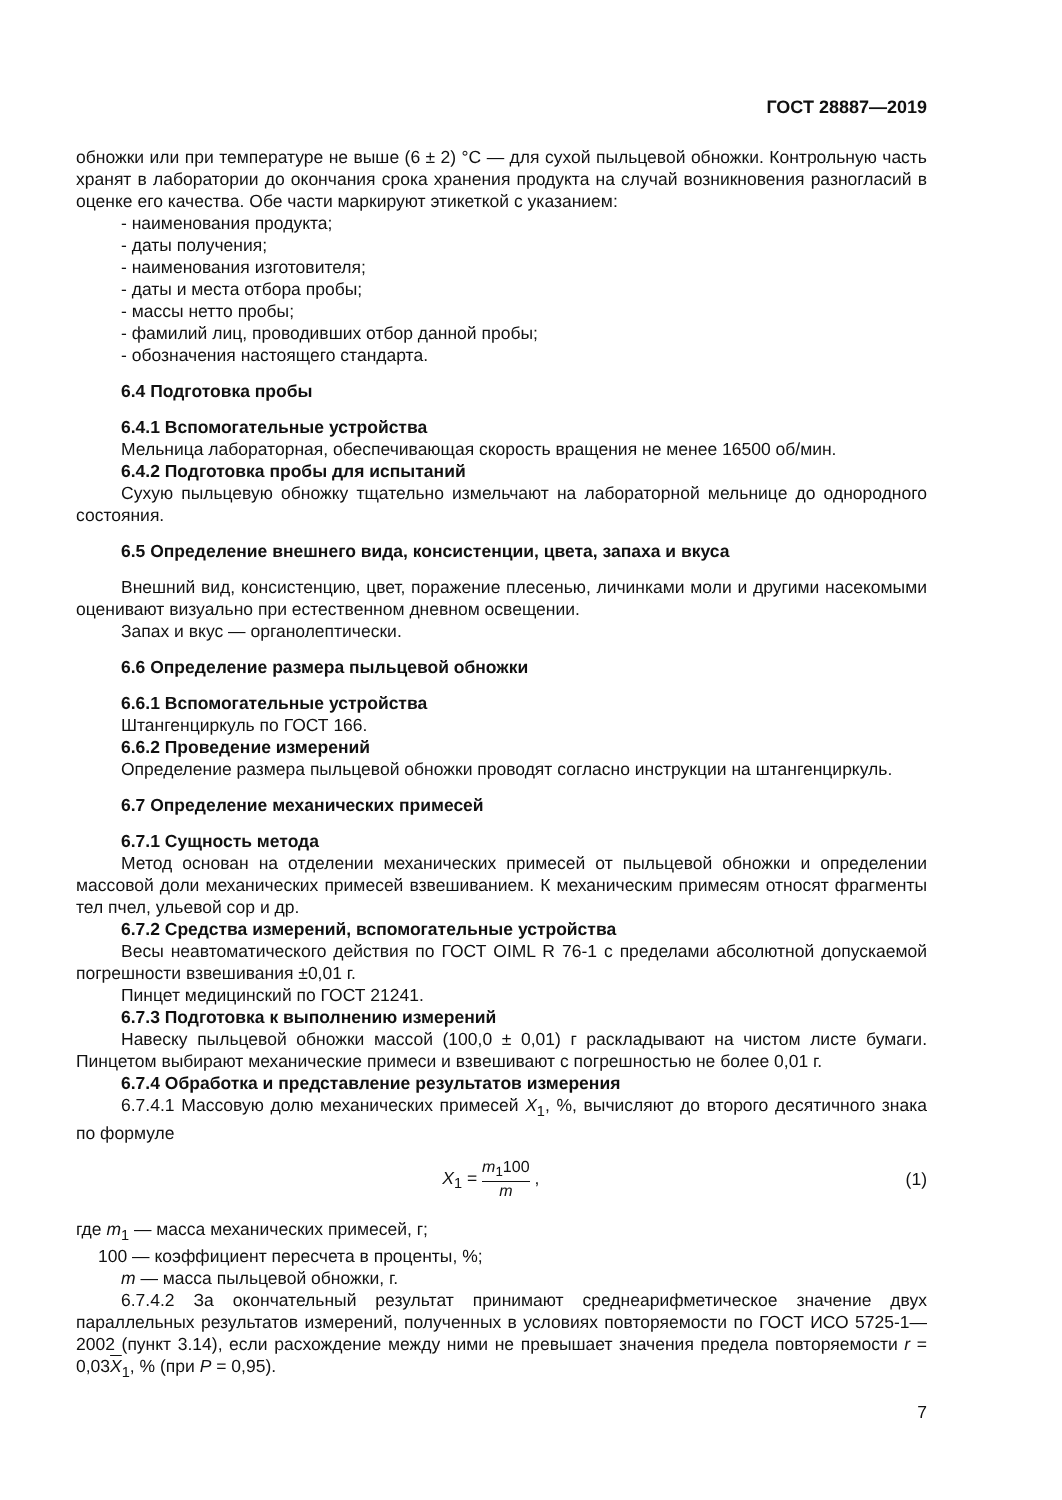ГОСТ 28887—2019
обножки или при температуре не выше (6 ± 2) °С — для сухой пыльцевой обножки. Контрольную часть хранят в лаборатории до окончания срока хранения продукта на случай возникновения разногласий в оценке его качества. Обе части маркируют этикеткой с указанием:
- наименования продукта;
- даты получения;
- наименования изготовителя;
- даты и места отбора пробы;
- массы нетто пробы;
- фамилий лиц, проводивших отбор данной пробы;
- обозначения настоящего стандарта.
6.4 Подготовка пробы
6.4.1 Вспомогательные устройства
Мельница лабораторная, обеспечивающая скорость вращения не менее 16500 об/мин.
6.4.2 Подготовка пробы для испытаний
Сухую пыльцевую обножку тщательно измельчают на лабораторной мельнице до однородного состояния.
6.5 Определение внешнего вида, консистенции, цвета, запаха и вкуса
Внешний вид, консистенцию, цвет, поражение плесенью, личинками моли и другими насекомыми оценивают визуально при естественном дневном освещении.
Запах и вкус — органолептически.
6.6 Определение размера пыльцевой обножки
6.6.1 Вспомогательные устройства
Штангенциркуль по ГОСТ 166.
6.6.2 Проведение измерений
Определение размера пыльцевой обножки проводят согласно инструкции на штангенциркуль.
6.7 Определение механических примесей
6.7.1 Сущность метода
Метод основан на отделении механических примесей от пыльцевой обножки и определении массовой доли механических примесей взвешиванием. К механическим примесям относят фрагменты тел пчел, ульевой сор и др.
6.7.2 Средства измерений, вспомогательные устройства
Весы неавтоматического действия по ГОСТ OIML R 76-1 с пределами абсолютной допускаемой погрешности взвешивания ±0,01 г.
Пинцет медицинский по ГОСТ 21241.
6.7.3 Подготовка к выполнению измерений
Навеску пыльцевой обножки массой (100,0 ± 0,01) г раскладывают на чистом листе бумаги. Пинцетом выбирают механические примеси и взвешивают с погрешностью не более 0,01 г.
6.7.4 Обработка и представление результатов измерения
6.7.4.1 Массовую долю механических примесей X<sub>1</sub>, %, вычисляют до второго десятичного знака по формуле
X<sub>1</sub> = m<sub>1</sub>100 m , (1)
где m<sub>1</sub> — масса механических примесей, г;
100 — коэффициент пересчета в проценты, %;
m — масса пыльцевой обножки, г.
6.7.4.2 За окончательный результат принимают среднеарифметическое значение двух параллельных результатов измерений, полученных в условиях повторяемости по ГОСТ ИСО 5725-1—2002 (пункт 3.14), если расхождение между ними не превышает значения предела повторяемости r = 0,03X<sub>1</sub>, % (при P = 0,95).
7